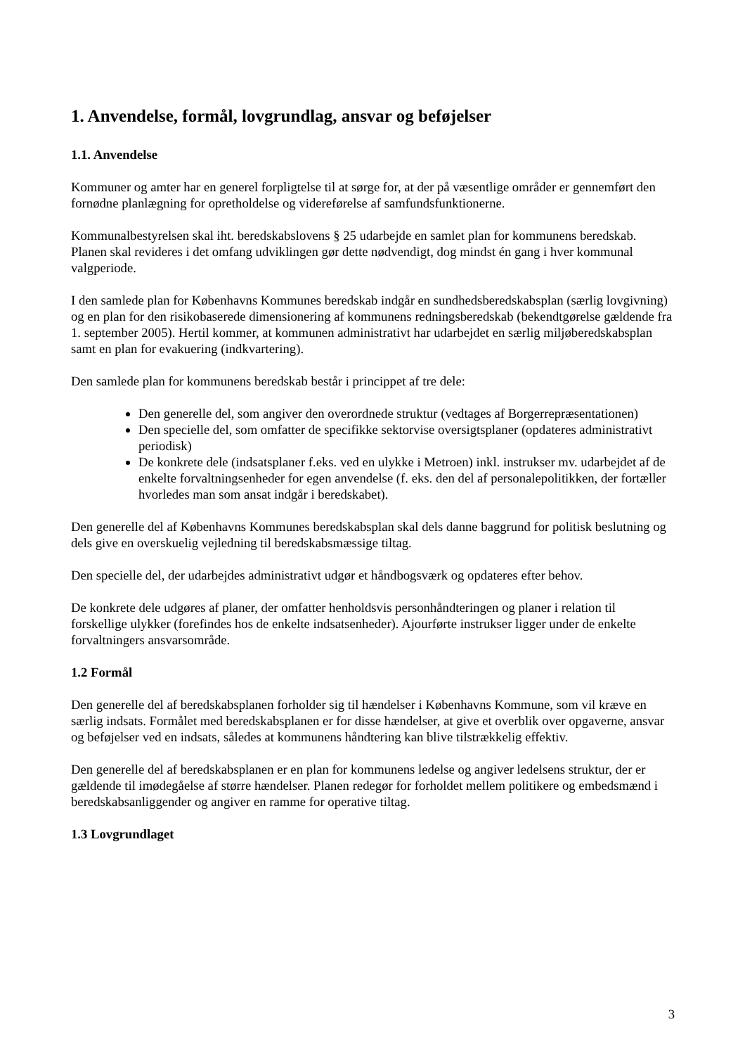1. Anvendelse, formål, lovgrundlag, ansvar og beføjelser
1.1. Anvendelse
Kommuner og amter har en generel forpligtelse til at sørge for, at der på væsentlige områder er gennemført den fornødne planlægning for opretholdelse og videreførelse af samfundsfunktionerne.
Kommunalbestyrelsen skal iht. beredskabslovens § 25 udarbejde en samlet plan for kommunens beredskab. Planen skal revideres i det omfang udviklingen gør dette nødvendigt, dog mindst én gang i hver kommunal valgperiode.
I den samlede plan for Københavns Kommunes beredskab indgår en sundhedsberedskabsplan (særlig lovgivning) og en plan for den risikobaserede dimensionering af kommunens redningsberedskab (bekendtgørelse gældende fra 1. september 2005). Hertil kommer, at kommunen administrativt har udarbejdet en særlig miljøberedskabsplan samt en plan for evakuering (indkvartering).
Den samlede plan for kommunens beredskab består i princippet af tre dele:
Den generelle del, som angiver den overordnede struktur (vedtages af Borgerrepræsentationen)
Den specielle del, som omfatter de specifikke sektorvise oversigtsplaner (opdateres administrativt periodisk)
De konkrete dele (indsatsplaner f.eks. ved en ulykke i Metroen) inkl. instrukser mv. udarbejdet af de enkelte forvaltningsenheder for egen anvendelse (f. eks. den del af personalepolitikken, der fortæller hvorledes man som ansat indgår i beredskabet).
Den generelle del af Københavns Kommunes beredskabsplan skal dels danne baggrund for politisk beslutning og dels give en overskuelig vejledning til beredskabsmæssige tiltag.
Den specielle del, der udarbejdes administrativt udgør et håndbogsværk og opdateres efter behov.
De konkrete dele udgøres af planer, der omfatter henholdsvis personhåndteringen og planer i relation til forskellige ulykker (forefindes hos de enkelte indsatsenheder). Ajourførte instrukser ligger under de enkelte forvaltningers ansvarsområde.
1.2 Formål
Den generelle del af beredskabsplanen forholder sig til hændelser i Københavns Kommune, som vil kræve en særlig indsats. Formålet med beredskabsplanen er for disse hændelser, at give et overblik over opgaverne, ansvar og beføjelser ved en indsats, således at kommunens håndtering kan blive tilstrækkelig effektiv.
Den generelle del af beredskabsplanen er en plan for kommunens ledelse og angiver ledelsens struktur, der er gældende til imødegåelse af større hændelser. Planen redegør for forholdet mellem politikere og embedsmænd i beredskabsanliggender og angiver en ramme for operative tiltag.
1.3 Lovgrundlaget
3